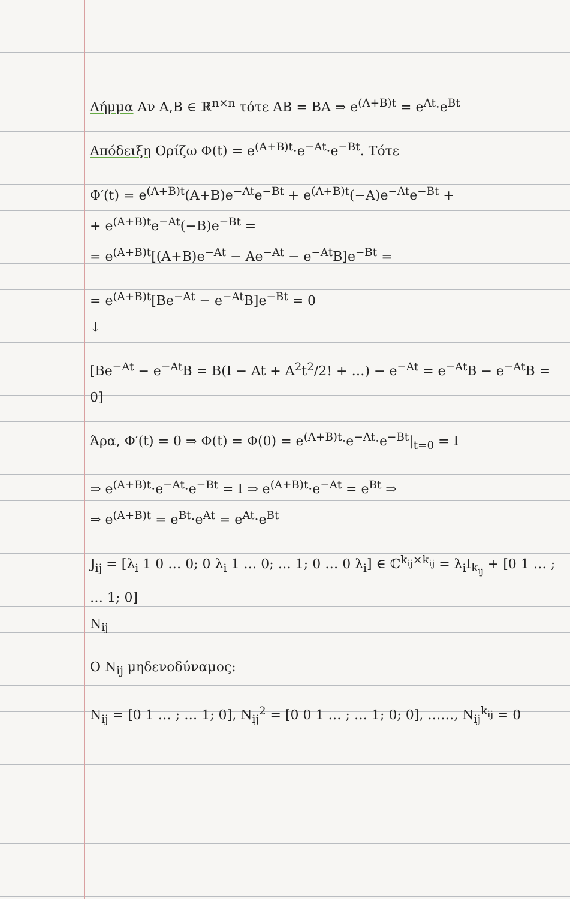Λήμμα Αν A,B ∈ ℝ<sup>n×n</sup> τότε AB = BA ⇒ e<sup>(A+B)t</sup> = e<sup>At</sup>·e<sup>Bt</sup>
Απόδειξη Ορίζω Φ(t) = e<sup>(A+B)t</sup>·e<sup>−At</sup>·e<sup>−Bt</sup>. Τότε
Φ′(t) = e<sup>(A+B)t</sup>(A+B)e<sup>−At</sup>e<sup>−Bt</sup> + e<sup>(A+B)t</sup>(−A)e<sup>−At</sup>e<sup>−Bt</sup> +
+ e<sup>(A+B)t</sup>e<sup>−At</sup>(−B)e<sup>−Bt</sup> =
= e<sup>(A+B)t</sup>[(A+B)e<sup>−At</sup> − Ae<sup>−At</sup> − e<sup>−At</sup>B]e<sup>−Bt</sup> =
= e<sup>(A+B)t</sup>[Be<sup>−At</sup> − e<sup>−At</sup>B]e<sup>−Bt</sup> = 0
↓
[Be<sup>−At</sup> − e<sup>−At</sup>B = B(I − At + A<sup>2</sup>t<sup>2</sup>/2! + …) − e<sup>−At</sup> = e<sup>−At</sup>B − e<sup>−At</sup>B = 0]
Άρα, Φ′(t) = 0 ⇒ Φ(t) = Φ(0) = e<sup>(A+B)t</sup>·e<sup>−At</sup>·e<sup>−Bt</sup>|<sub>t=0</sub> = I
⇒ e<sup>(A+B)t</sup>·e<sup>−At</sup>·e<sup>−Bt</sup> = I ⇒ e<sup>(A+B)t</sup>·e<sup>−At</sup> = e<sup>Bt</sup> ⇒
⇒ e<sup>(A+B)t</sup> = e<sup>Bt</sup>·e<sup>At</sup> = e<sup>At</sup>·e<sup>Bt</sup>
J<sub>ij</sub> = [λ<sub>i</sub> 1 0 … 0; 0 λ<sub>i</sub> 1 … 0; … 1; 0 … 0 λ<sub>i</sub>] ∈ ℂ<sup>k<sub>ij</sub>×k<sub>ij</sub></sup> = λ<sub>i</sub>I<sub>k<sub>ij</sub></sub> + [0 1 … ; … 1; 0]
N<sub>ij</sub>
Ο N<sub>ij</sub> μηδενοδύναμος:
N<sub>ij</sub> = [0 1 … ; … 1; 0], N<sub>ij</sub><sup>2</sup> = [0 0 1 … ; … 1; 0; 0], ……, N<sub>ij</sub><sup>k<sub>ij</sub></sup> = 0